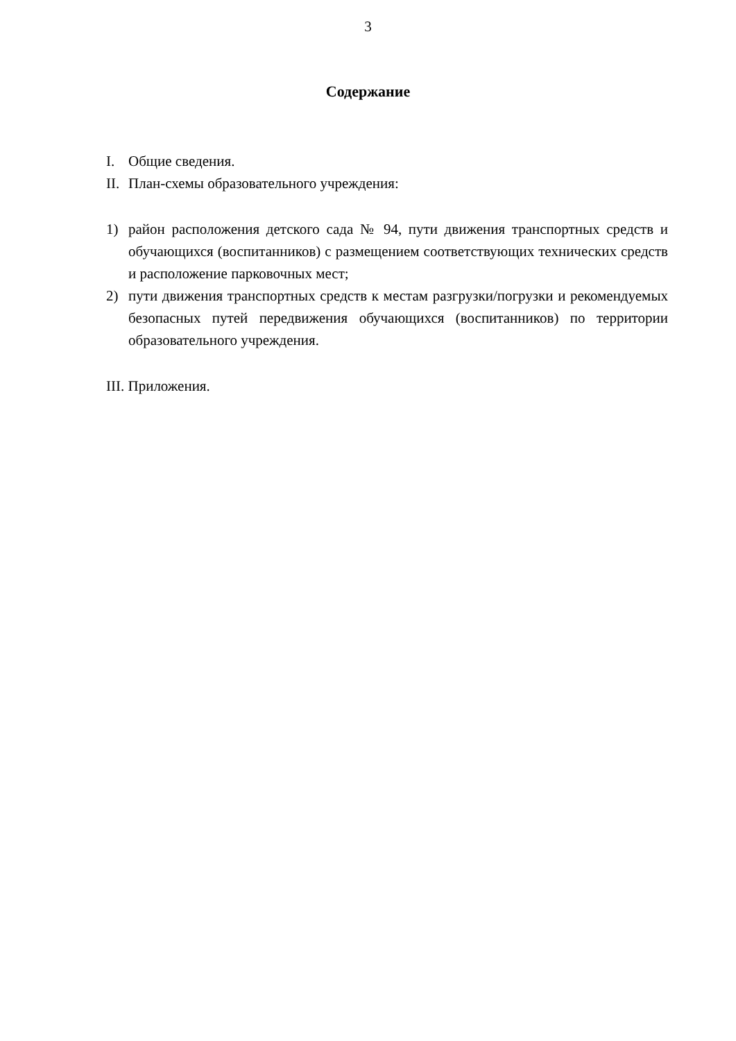3
Содержание
I. Общие сведения.
II. План-схемы образовательного учреждения:
1) район расположения детского сада № 94, пути движения транспортных средств и обучающихся (воспитанников) с размещением соответствующих технических средств и расположение парковочных мест;
2) пути движения транспортных средств к местам разгрузки/погрузки и рекомендуемых безопасных путей передвижения обучающихся (воспитанников) по территории образовательного учреждения.
III. Приложения.